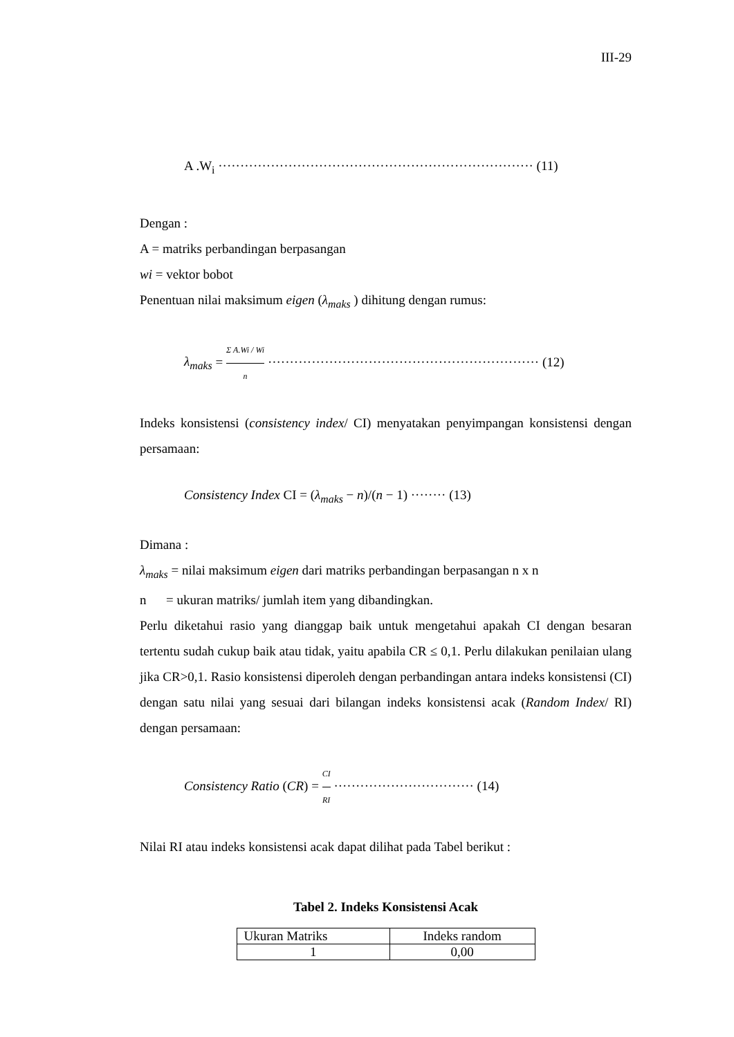III-29
A .W<sub>i</sub> ········································································ (11)
Dengan :
A = matriks perbandingan berpasangan
wi = vektor bobot
Penentuan nilai maksimum eigen (λ<sub>maks</sub> ) dihitung dengan rumus:
λ<sub>maks</sub> = Σ A.Wi / Wi n ······························································ (12)
Indeks konsistensi (consistency index/ CI) menyatakan penyimpangan konsistensi dengan persamaan:
Consistency Index CI = (λ<sub>maks</sub> − n)/(n − 1) ········ (13)
Dimana :
λ<sub>maks</sub> = nilai maksimum eigen dari matriks perbandingan berpasangan n x n
n = ukuran matriks/ jumlah item yang dibandingkan.
Perlu diketahui rasio yang dianggap baik untuk mengetahui apakah CI dengan besaran tertentu sudah cukup baik atau tidak, yaitu apabila CR ≤ 0,1. Perlu dilakukan penilaian ulang jika CR>0,1. Rasio konsistensi diperoleh dengan perbandingan antara indeks konsistensi (CI) dengan satu nilai yang sesuai dari bilangan indeks konsistensi acak (Random Index/ RI) dengan persamaan:
Consistency Ratio (CR) = CI RI ································ (14)
Nilai RI atau indeks konsistensi acak dapat dilihat pada Tabel berikut :
Tabel 2. Indeks Konsistensi Acak
| Ukuran Matriks | Indeks random |
| --- | --- |
| 1 | 0,00 |